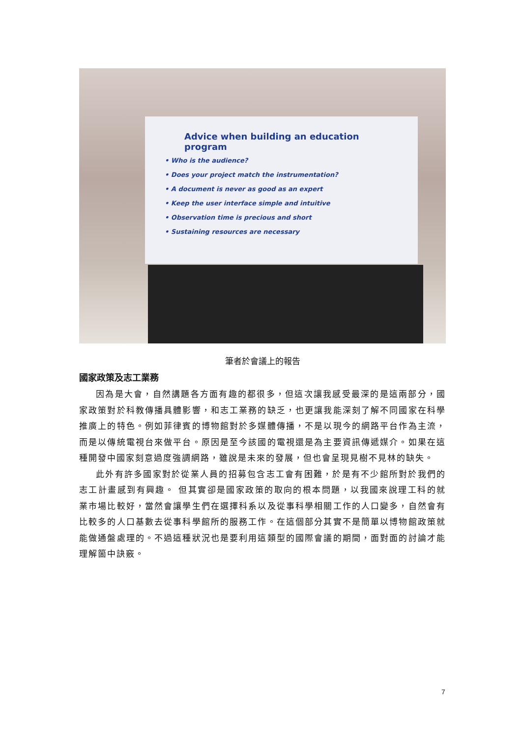Advice when building an education program
• Who is the audience?
• Does your project match the instrumentation?
• A document is never as good as an expert
• Keep the user interface simple and intuitive
• Observation time is precious and short
• Sustaining resources are necessary
筆者於會議上的報告
國家政策及志工業務
因為是大會，自然講題各方面有趣的都很多，但這次讓我感受最深的是這兩部分，國家政策對於科教傳播具體影響，和志工業務的缺乏，也更讓我能深刻了解不同國家在科學推廣上的特色。例如菲律賓的博物館對於多媒體傳播，不是以現今的網路平台作為主流，而是以傳統電視台來做平台。原因是至今該國的電視還是為主要資訊傳遞媒介。如果在這種開發中國家刻意過度強調網路，雖說是未來的發展，但也會呈現見樹不見林的缺失。
此外有許多國家對於從業人員的招募包含志工會有困難，於是有不少館所對於我們的志工計畫感到有興趣。 但其實卻是國家政策的取向的根本問題，以我國來說理工科的就業市場比較好，當然會讓學生們在選擇科系以及從事科學相關工作的人口變多，自然會有比較多的人口基數去從事科學館所的服務工作。在這個部分其實不是簡單以博物館政策就能做通盤處理的。不過這種狀況也是要利用這類型的國際會議的期間，面對面的討論才能理解箇中訣竅。
7